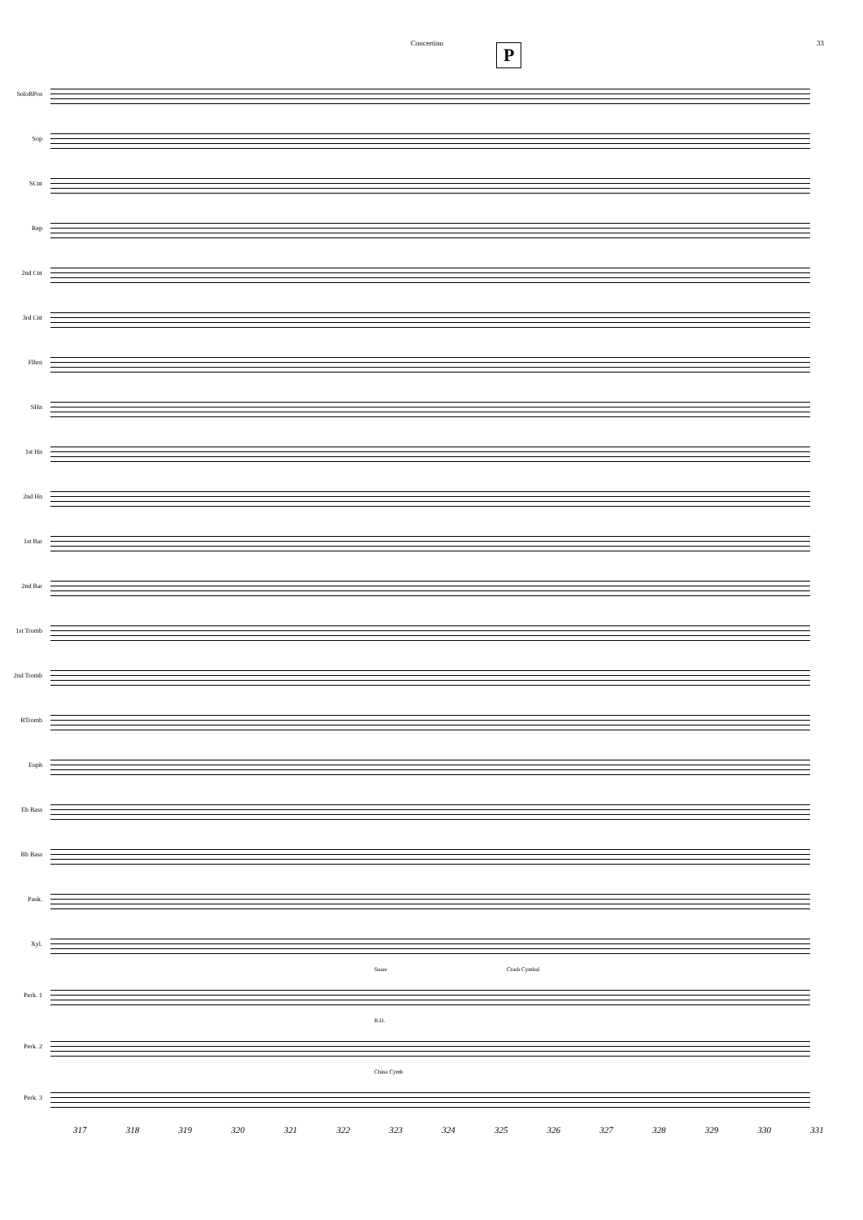Concertino 33
P
SoloBPos
Sop
SCnt
Rep
2nd Cnt
3rd Cnt
Flhrn
SHn
1st Hn
2nd Hn
1st Bar
2nd Bar
1st Tromb
2nd Tromb
BTromb
Euph
Eb Bass
Bb Bass
Pauk.
Xyl.
Snare Crash Cymbal
Perk. 1
B.D.
Perk. 2
China Cymb
Perk. 3
317 318 319 320 321 322 323 324 325 326 327 328 329 330 331